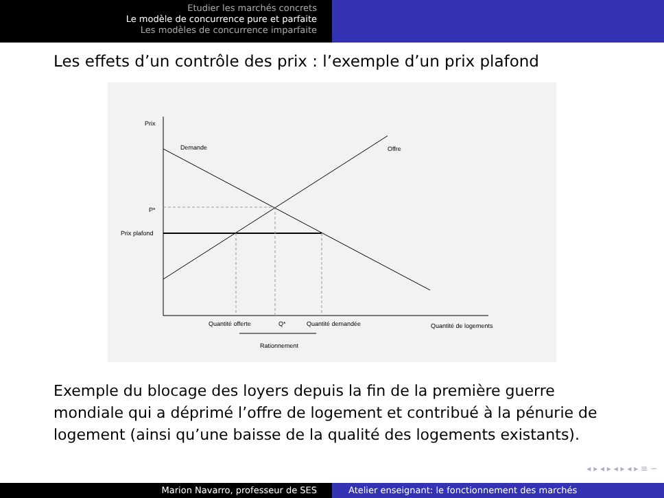Etudier les marchés concrets
Le modèle de concurrence pure et parfaite
Les modèles de concurrence imparfaite
Les effets d’un contrôle des prix : l’exemple d’un prix plafond
Prix
Demande
Offre
P*
Prix plafond
Quantité offerte
Q*
Quantité demandée
Quantité de logements
Rationnement
Exemple du blocage des loyers depuis la fin de la première guerre mondiale qui a déprimé l’offre de logement et contribué à la pénurie de logement (ainsi qu’une baisse de la qualité des logements existants).
◂ ▸ ◂ ▸ ◂ ▸ ◂ ▸ ≡ ∽
Marion Navarro, professeur de SES Atelier enseignant: le fonctionnement des marchés